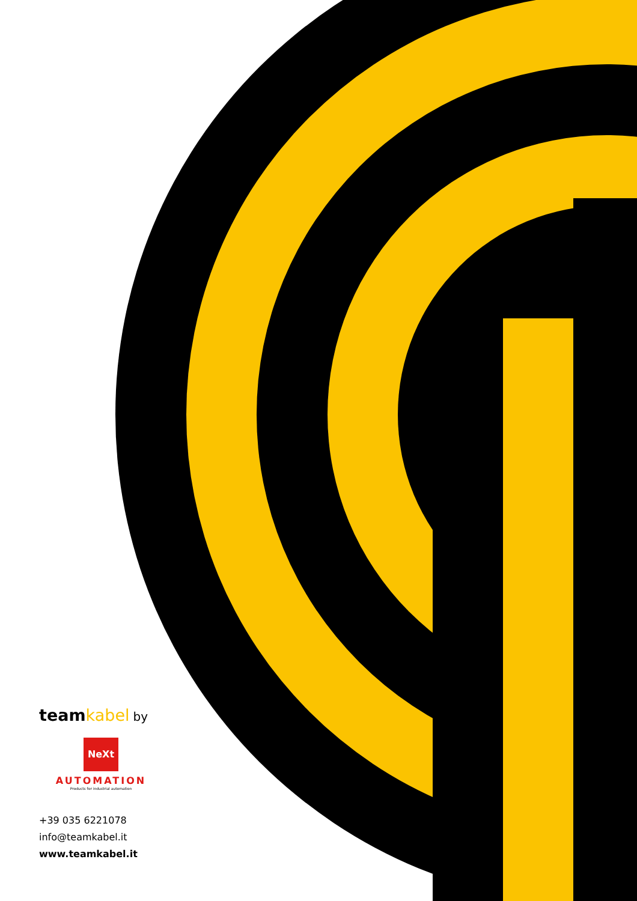teamkabel by
NeXt
AUTOMATION
Products for industrial automation
+39 035 6221078
info@teamkabel.it
www.teamkabel.it